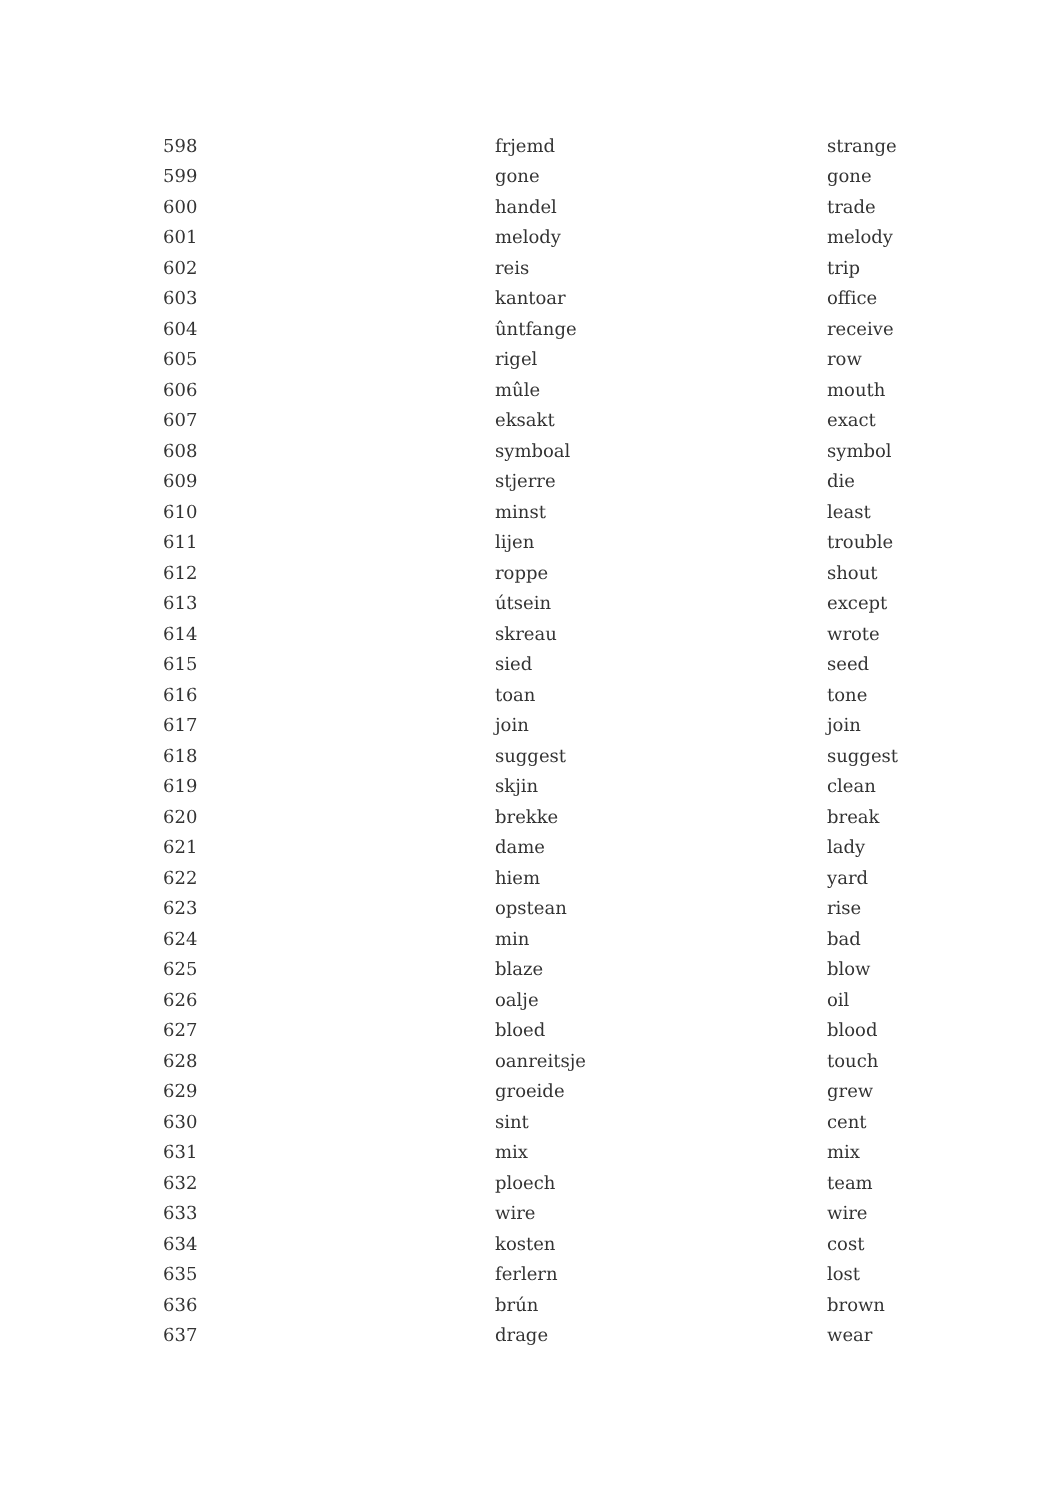| 598 | frjemd | strange |
| 599 | gone | gone |
| 600 | handel | trade |
| 601 | melody | melody |
| 602 | reis | trip |
| 603 | kantoar | office |
| 604 | ûntfange | receive |
| 605 | rigel | row |
| 606 | mûle | mouth |
| 607 | eksakt | exact |
| 608 | symboal | symbol |
| 609 | stjerre | die |
| 610 | minst | least |
| 611 | lijen | trouble |
| 612 | roppe | shout |
| 613 | útsein | except |
| 614 | skreau | wrote |
| 615 | sied | seed |
| 616 | toan | tone |
| 617 | join | join |
| 618 | suggest | suggest |
| 619 | skjin | clean |
| 620 | brekke | break |
| 621 | dame | lady |
| 622 | hiem | yard |
| 623 | opstean | rise |
| 624 | min | bad |
| 625 | blaze | blow |
| 626 | oalje | oil |
| 627 | bloed | blood |
| 628 | oanreitsje | touch |
| 629 | groeide | grew |
| 630 | sint | cent |
| 631 | mix | mix |
| 632 | ploech | team |
| 633 | wire | wire |
| 634 | kosten | cost |
| 635 | ferlern | lost |
| 636 | brún | brown |
| 637 | drage | wear |